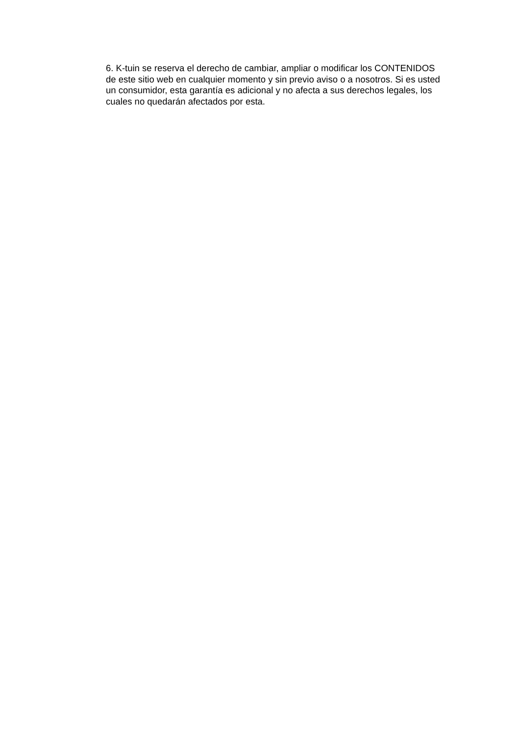6. K-tuin se reserva el derecho de cambiar, ampliar o modificar los CONTENIDOS de este sitio web en cualquier momento y sin previo aviso o a nosotros. Si es usted un consumidor, esta garantía es adicional y no afecta a sus derechos legales, los cuales no quedarán afectados por esta.